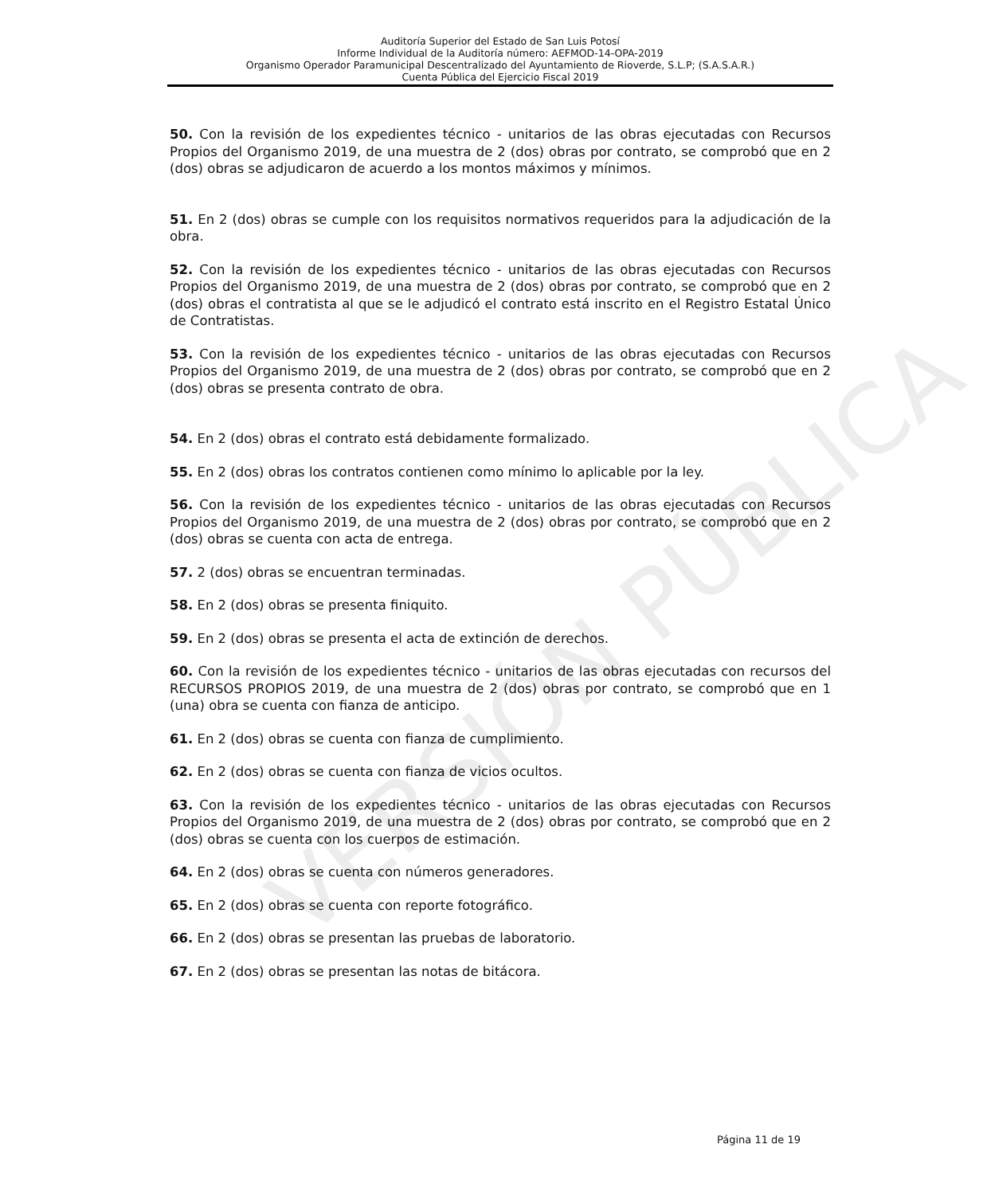Auditoría Superior del Estado de San Luis Potosí
Informe Individual de la Auditoría número: AEFMOD-14-OPA-2019
Organismo Operador Paramunicipal Descentralizado del Ayuntamiento de Rioverde, S.L.P; (S.A.S.A.R.)
Cuenta Pública del Ejercicio Fiscal 2019
VERSIÓN PÚBLICA
50. Con la revisión de los expedientes técnico - unitarios de las obras ejecutadas con Recursos Propios del Organismo 2019, de una muestra de 2 (dos) obras por contrato, se comprobó que en 2 (dos) obras se adjudicaron de acuerdo a los montos máximos y mínimos.
51. En 2 (dos) obras se cumple con los requisitos normativos requeridos para la adjudicación de la obra.
52. Con la revisión de los expedientes técnico - unitarios de las obras ejecutadas con Recursos Propios del Organismo 2019, de una muestra de 2 (dos) obras por contrato, se comprobó que en 2 (dos) obras el contratista al que se le adjudicó el contrato está inscrito en el Registro Estatal Único de Contratistas.
53. Con la revisión de los expedientes técnico - unitarios de las obras ejecutadas con Recursos Propios del Organismo 2019, de una muestra de 2 (dos) obras por contrato, se comprobó que en 2 (dos) obras se presenta contrato de obra.
54. En 2 (dos) obras el contrato está debidamente formalizado.
55. En 2 (dos) obras los contratos contienen como mínimo lo aplicable por la ley.
56. Con la revisión de los expedientes técnico - unitarios de las obras ejecutadas con Recursos Propios del Organismo 2019, de una muestra de 2 (dos) obras por contrato, se comprobó que en 2 (dos) obras se cuenta con acta de entrega.
57. 2 (dos) obras se encuentran terminadas.
58. En 2 (dos) obras se presenta finiquito.
59. En 2 (dos) obras se presenta el acta de extinción de derechos.
60. Con la revisión de los expedientes técnico - unitarios de las obras ejecutadas con recursos del RECURSOS PROPIOS 2019, de una muestra de 2 (dos) obras por contrato, se comprobó que en 1 (una) obra se cuenta con fianza de anticipo.
61. En 2 (dos) obras se cuenta con fianza de cumplimiento.
62. En 2 (dos) obras se cuenta con fianza de vicios ocultos.
63. Con la revisión de los expedientes técnico - unitarios de las obras ejecutadas con Recursos Propios del Organismo 2019, de una muestra de 2 (dos) obras por contrato, se comprobó que en 2 (dos) obras se cuenta con los cuerpos de estimación.
64. En 2 (dos) obras se cuenta con números generadores.
65. En 2 (dos) obras se cuenta con reporte fotográfico.
66. En 2 (dos) obras se presentan las pruebas de laboratorio.
67. En 2 (dos) obras se presentan las notas de bitácora.
Página 11 de 19